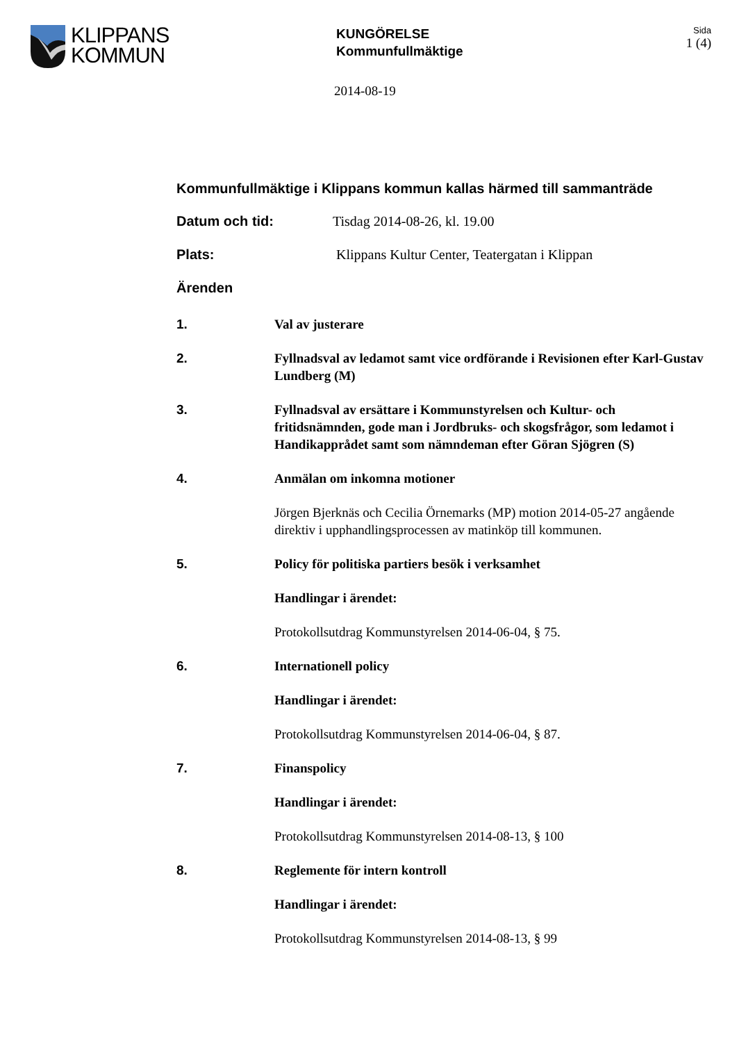KLIPPANS
KOMMUN
KUNGÖRELSE
Kommunfullmäktige
Sida
1 (4)
2014-08-19
Kommunfullmäktige i Klippans kommun kallas härmed till sammanträde
Datum och tid: Tisdag 2014-08-26, kl. 19.00
Plats: Klippans Kultur Center, Teatergatan i Klippan
Ärenden
1. Val av justerare
2. Fyllnadsval av ledamot samt vice ordförande i Revisionen efter Karl-Gustav Lundberg (M)
3. Fyllnadsval av ersättare i Kommunstyrelsen och Kultur- och fritidsnämnden, gode man i Jordbruks- och skogsfrågor, som ledamot i Handikapprådet samt som nämndeman efter Göran Sjögren (S)
4. Anmälan om inkomna motioner
Jörgen Bjerknäs och Cecilia Örnemarks (MP) motion 2014-05-27 angående direktiv i upphandlingsprocessen av matinköp till kommunen.
5. Policy för politiska partiers besök i verksamhet
Handlingar i ärendet:
Protokollsutdrag Kommunstyrelsen 2014-06-04, § 75.
6. Internationell policy
Handlingar i ärendet:
Protokollsutdrag Kommunstyrelsen 2014-06-04, § 87.
7. Finanspolicy
Handlingar i ärendet:
Protokollsutdrag Kommunstyrelsen 2014-08-13, § 100
8. Reglemente för intern kontroll
Handlingar i ärendet:
Protokollsutdrag Kommunstyrelsen 2014-08-13, § 99